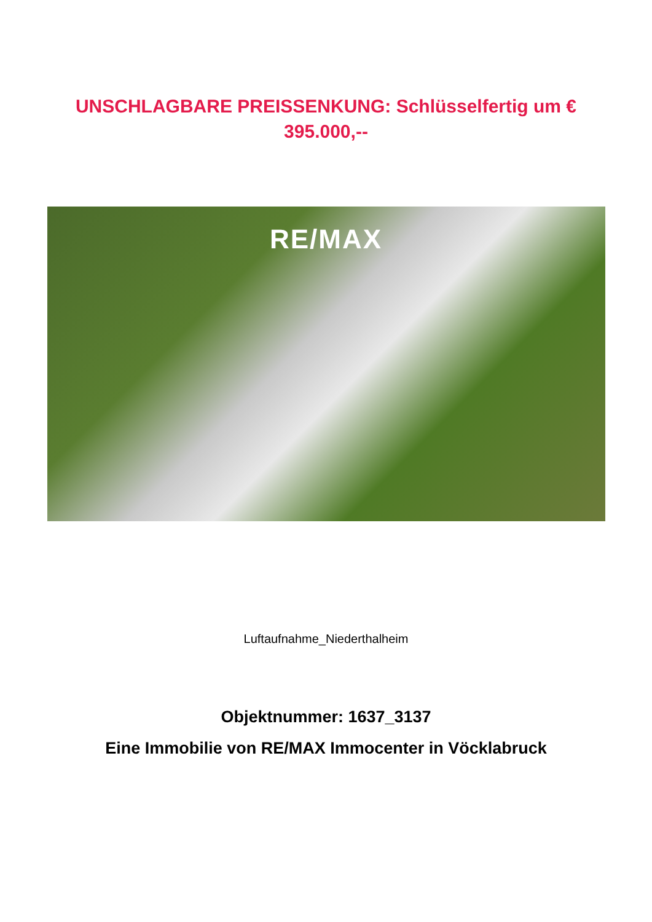UNSCHLAGBARE PREISSENKUNG: Schlüsselfertig um € 395.000,--
RE/MAX
Luftaufnahme_Niederthalheim
Objektnummer: 1637_3137
Eine Immobilie von RE/MAX Immocenter in Vöcklabruck